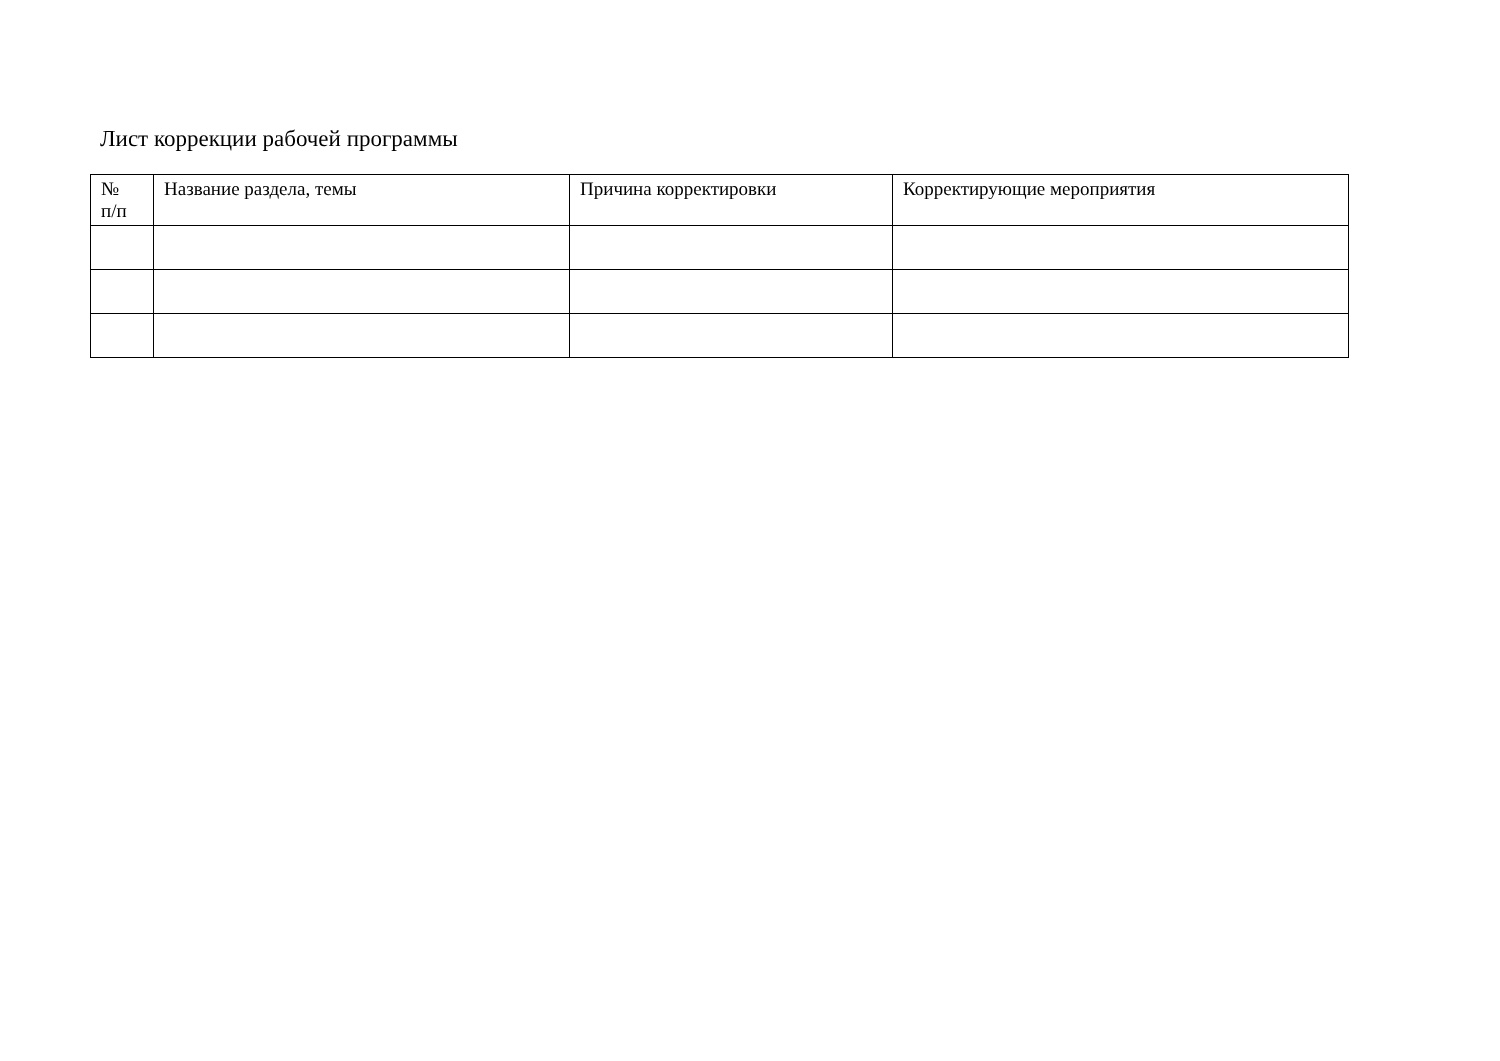Лист коррекции рабочей программы
| № п/п | Название раздела, темы | Причина корректировки | Корректирующие мероприятия |
| --- | --- | --- | --- |